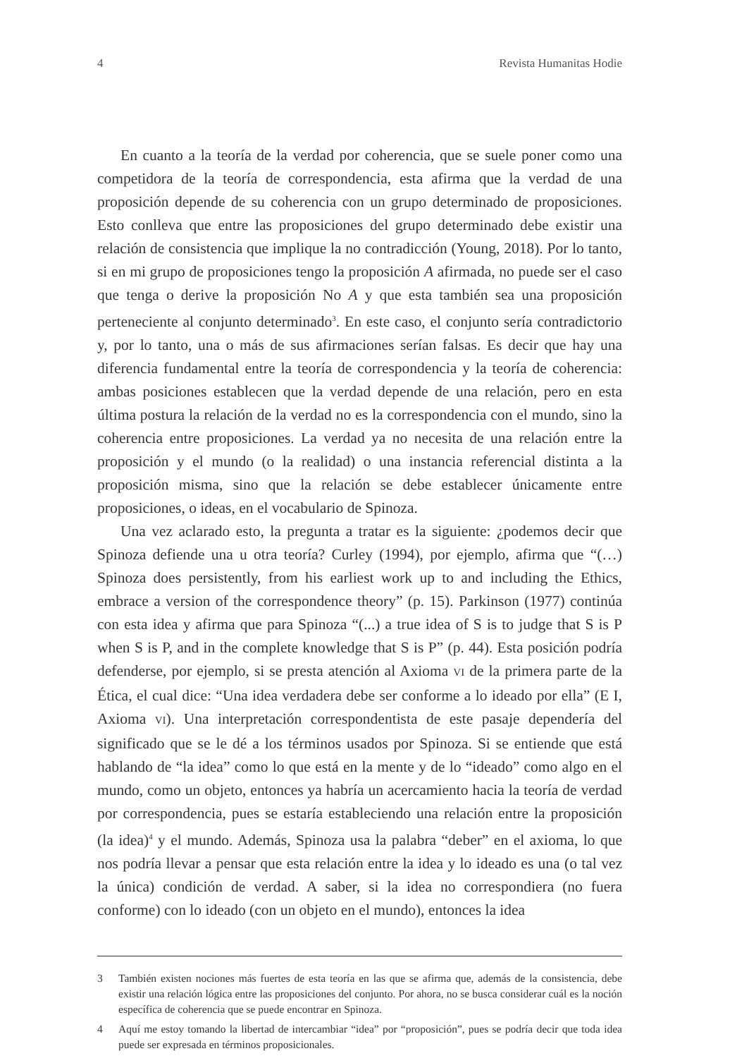4 Revista Humanitas Hodie
En cuanto a la teoría de la verdad por coherencia, que se suele poner como una competidora de la teoría de correspondencia, esta afirma que la verdad de una proposición depende de su coherencia con un grupo determinado de proposiciones. Esto conlleva que entre las proposiciones del grupo determinado debe existir una relación de consistencia que implique la no contradicción (Young, 2018). Por lo tanto, si en mi grupo de proposiciones tengo la proposición A afirmada, no puede ser el caso que tenga o derive la proposición No A y que esta también sea una proposición perteneciente al conjunto determinado<sup>3</sup>. En este caso, el conjunto sería contradictorio y, por lo tanto, una o más de sus afirmaciones serían falsas. Es decir que hay una diferencia fundamental entre la teoría de correspondencia y la teoría de coherencia: ambas posiciones establecen que la verdad depende de una relación, pero en esta última postura la relación de la verdad no es la correspondencia con el mundo, sino la coherencia entre proposiciones. La verdad ya no necesita de una relación entre la proposición y el mundo (o la realidad) o una instancia referencial distinta a la proposición misma, sino que la relación se debe establecer únicamente entre proposiciones, o ideas, en el vocabulario de Spinoza.
Una vez aclarado esto, la pregunta a tratar es la siguiente: ¿podemos decir que Spinoza defiende una u otra teoría? Curley (1994), por ejemplo, afirma que “(…) Spinoza does persistently, from his earliest work up to and including the Ethics, embrace a version of the correspondence theory” (p. 15). Parkinson (1977) continúa con esta idea y afirma que para Spinoza “(...) a true idea of S is to judge that S is P when S is P, and in the complete knowledge that S is P” (p. 44). Esta posición podría defenderse, por ejemplo, si se presta atención al Axioma VI de la primera parte de la Ética, el cual dice: “Una idea verdadera debe ser conforme a lo ideado por ella” (E I, Axioma VI). Una interpretación correspondentista de este pasaje dependería del significado que se le dé a los términos usados por Spinoza. Si se entiende que está hablando de “la idea” como lo que está en la mente y de lo “ideado” como algo en el mundo, como un objeto, entonces ya habría un acercamiento hacia la teoría de verdad por correspondencia, pues se estaría estableciendo una relación entre la proposición (la idea)<sup>4</sup> y el mundo. Además, Spinoza usa la palabra “deber” en el axioma, lo que nos podría llevar a pensar que esta relación entre la idea y lo ideado es una (o tal vez la única) condición de verdad. A saber, si la idea no correspondiera (no fuera conforme) con lo ideado (con un objeto en el mundo), entonces la idea
3 También existen nociones más fuertes de esta teoría en las que se afirma que, además de la consistencia, debe existir una relación lógica entre las proposiciones del conjunto. Por ahora, no se busca considerar cuál es la noción específica de coherencia que se puede encontrar en Spinoza.
4 Aquí me estoy tomando la libertad de intercambiar “idea” por “proposición”, pues se podría decir que toda idea puede ser expresada en términos proposicionales.